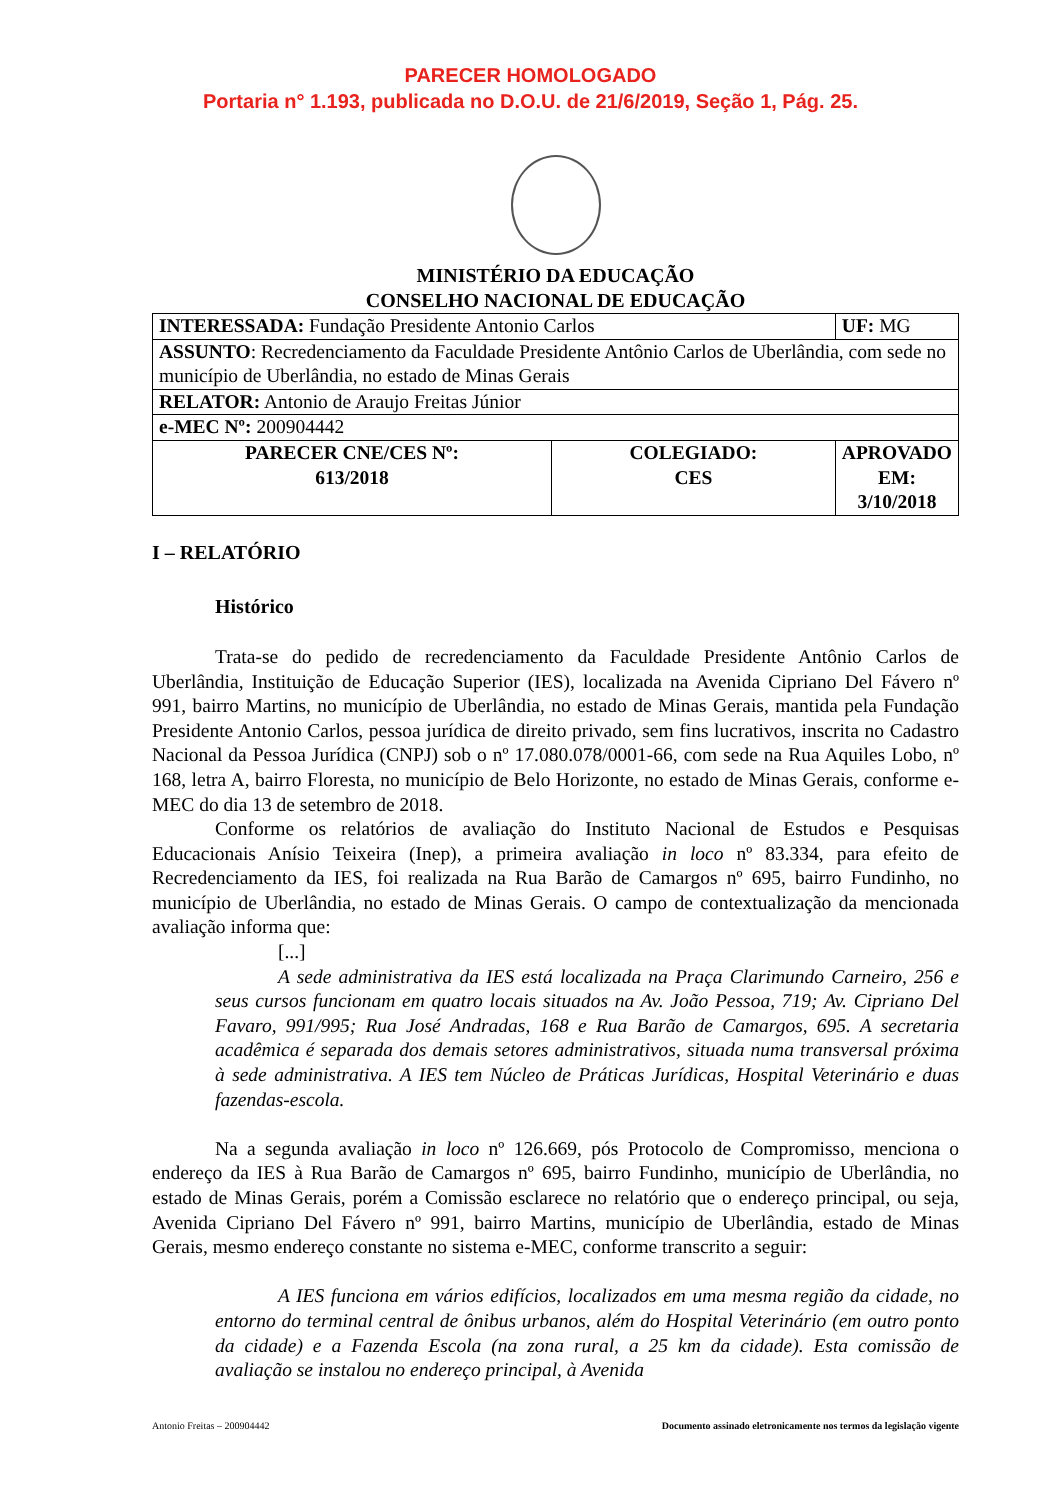PARECER HOMOLOGADO
Portaria n° 1.193, publicada no D.O.U. de 21/6/2019, Seção 1, Pág. 25.
MINISTÉRIO DA EDUCAÇÃO
CONSELHO NACIONAL DE EDUCAÇÃO
| INTERESSADA: Fundação Presidente Antonio Carlos | | UF: MG |
| ASSUNTO : Recredenciamento da Faculdade Presidente Antônio Carlos de Uberlândia, com sede no município de Uberlândia, no estado de Minas Gerais | | |
| RELATOR: Antonio de Araujo Freitas Júnior | | |
| e-MEC Nº: 200904442 | | |
| PARECER CNE/CES Nº: 613/2018 | COLEGIADO: CES | APROVADO EM: 3/10/2018 |
I – RELATÓRIO
Histórico
Trata-se do pedido de recredenciamento da Faculdade Presidente Antônio Carlos de Uberlândia, Instituição de Educação Superior (IES), localizada na Avenida Cipriano Del Fávero nº 991, bairro Martins, no município de Uberlândia, no estado de Minas Gerais, mantida pela Fundação Presidente Antonio Carlos, pessoa jurídica de direito privado, sem fins lucrativos, inscrita no Cadastro Nacional da Pessoa Jurídica (CNPJ) sob o nº 17.080.078/0001-66, com sede na Rua Aquiles Lobo, nº 168, letra A, bairro Floresta, no município de Belo Horizonte, no estado de Minas Gerais, conforme e-MEC do dia 13 de setembro de 2018.
Conforme os relatórios de avaliação do Instituto Nacional de Estudos e Pesquisas Educacionais Anísio Teixeira (Inep), a primeira avaliação in loco nº 83.334, para efeito de Recredenciamento da IES, foi realizada na Rua Barão de Camargos nº 695, bairro Fundinho, no município de Uberlândia, no estado de Minas Gerais. O campo de contextualização da mencionada avaliação informa que:
[...]
A sede administrativa da IES está localizada na Praça Clarimundo Carneiro, 256 e seus cursos funcionam em quatro locais situados na Av. João Pessoa, 719; Av. Cipriano Del Favaro, 991/995; Rua José Andradas, 168 e Rua Barão de Camargos, 695. A secretaria acadêmica é separada dos demais setores administrativos, situada numa transversal próxima à sede administrativa. A IES tem Núcleo de Práticas Jurídicas, Hospital Veterinário e duas fazendas-escola.
Na a segunda avaliação in loco nº 126.669, pós Protocolo de Compromisso, menciona o endereço da IES à Rua Barão de Camargos nº 695, bairro Fundinho, município de Uberlândia, no estado de Minas Gerais, porém a Comissão esclarece no relatório que o endereço principal, ou seja, Avenida Cipriano Del Fávero nº 991, bairro Martins, município de Uberlândia, estado de Minas Gerais, mesmo endereço constante no sistema e-MEC, conforme transcrito a seguir:
A IES funciona em vários edifícios, localizados em uma mesma região da cidade, no entorno do terminal central de ônibus urbanos, além do Hospital Veterinário (em outro ponto da cidade) e a Fazenda Escola (na zona rural, a 25 km da cidade). Esta comissão de avaliação se instalou no endereço principal, à Avenida
Antonio Freitas – 200904442 Documento assinado eletronicamente nos termos da legislação vigente